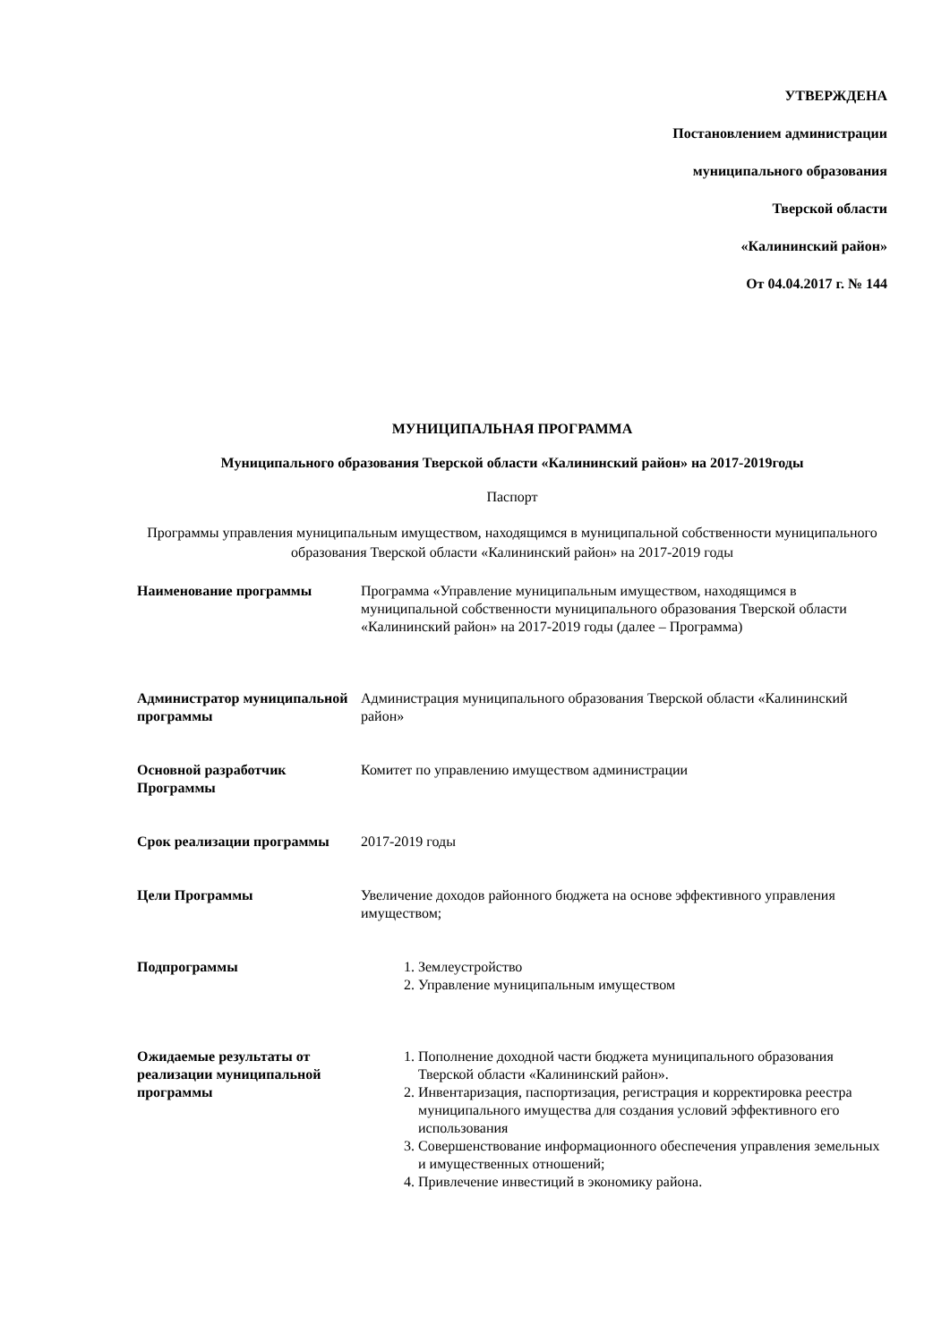УТВЕРЖДЕНА
Постановлением администрации
муниципального образования
Тверской области
«Калининский район»
От 04.04.2017 г. № 144
МУНИЦИПАЛЬНАЯ ПРОГРАММА
Муниципального образования Тверской области «Калининский район» на 2017-2019годы
Паспорт
Программы управления муниципальным имуществом, находящимся в муниципальной собственности муниципального образования Тверской области «Калининский район» на 2017-2019 годы
| Наименование программы | Программа «Управление муниципальным имуществом, находящимся в муниципальной собственности муниципального образования Тверской области «Калининский район» на 2017-2019 годы (далее – Программа) |
| Администратор муниципальной программы | Администрация муниципального образования Тверской области «Калининский район» |
| Основной разработчик Программы | Комитет по управлению имуществом администрации |
| Срок реализации программы | 2017-2019 годы |
| Цели Программы | Увеличение доходов районного бюджета на основе эффективного управления имуществом; |
| Подпрограммы | 1. Землеустройство 2. Управление муниципальным имуществом |
| Ожидаемые результаты от реализации муниципальной программы | 1. Пополнение доходной части бюджета муниципального образования Тверской области «Калининский район». 2. Инвентаризация, паспортизация, регистрация и корректировка реестра муниципального имущества для создания условий эффективного его использования 3. Совершенствование информационного обеспечения управления земельных и имущественных отношений; 4. Привлечение инвестиций в экономику района. |